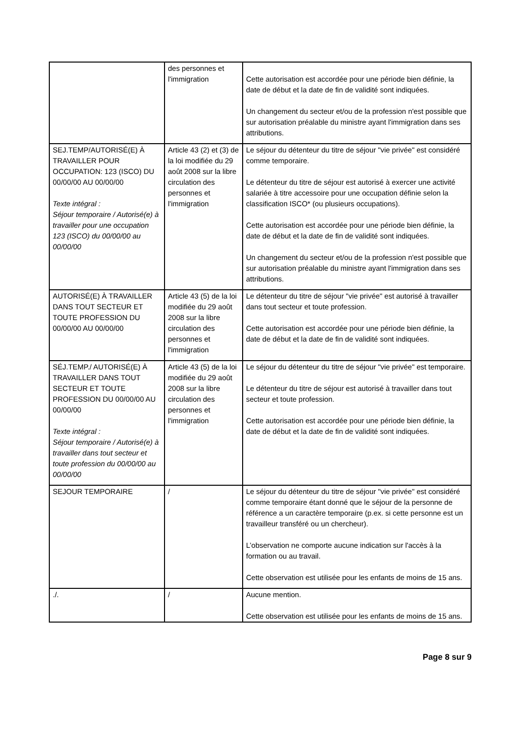| | des personnes et l'immigration | Cette autorisation est accordée pour une période bien définie, la date de début et la date de fin de validité sont indiquées. Un changement du secteur et/ou de la profession n'est possible que sur autorisation préalable du ministre ayant l'immigration dans ses attributions. |
| SEJ.TEMP/AUTORISÉ(E) À TRAVAILLER POUR OCCUPATION: 123 (ISCO) DU 00/00/00 AU 00/00/00 Texte intégral : Séjour temporaire / Autorisé(e) à travailler pour une occupation 123 (ISCO) du 00/00/00 au 00/00/00 | Article 43 (2) et (3) de la loi modifiée du 29 août 2008 sur la libre circulation des personnes et l'immigration | Le séjour du détenteur du titre de séjour "vie privée" est considéré comme temporaire. Le détenteur du titre de séjour est autorisé à exercer une activité salariée à titre accessoire pour une occupation définie selon la classification ISCO* (ou plusieurs occupations). Cette autorisation est accordée pour une période bien définie, la date de début et la date de fin de validité sont indiquées. Un changement du secteur et/ou de la profession n'est possible que sur autorisation préalable du ministre ayant l'immigration dans ses attributions. |
| AUTORISÉ(E) À TRAVAILLER DANS TOUT SECTEUR ET TOUTE PROFESSION DU 00/00/00 AU 00/00/00 | Article 43 (5) de la loi modifiée du 29 août 2008 sur la libre circulation des personnes et l'immigration | Le détenteur du titre de séjour "vie privée" est autorisé à travailler dans tout secteur et toute profession. Cette autorisation est accordée pour une période bien définie, la date de début et la date de fin de validité sont indiquées. |
| SÉJ.TEMP./ AUTORISÉ(E) À TRAVAILLER DANS TOUT SECTEUR ET TOUTE PROFESSION DU 00/00/00 AU 00/00/00 Texte intégral : Séjour temporaire / Autorisé(e) à travailler dans tout secteur et toute profession du 00/00/00 au 00/00/00 | Article 43 (5) de la loi modifiée du 29 août 2008 sur la libre circulation des personnes et l'immigration | Le séjour du détenteur du titre de séjour "vie privée" est temporaire. Le détenteur du titre de séjour est autorisé à travailler dans tout secteur et toute profession. Cette autorisation est accordée pour une période bien définie, la date de début et la date de fin de validité sont indiquées. |
| SEJOUR TEMPORAIRE | / | Le séjour du détenteur du titre de séjour "vie privée" est considéré comme temporaire étant donné que le séjour de la personne de référence a un caractère temporaire (p.ex. si cette personne est un travailleur transféré ou un chercheur). L’observation ne comporte aucune indication sur l'accès à la formation ou au travail. Cette observation est utilisée pour les enfants de moins de 15 ans. |
| ./. | / | Aucune mention. Cette observation est utilisée pour les enfants de moins de 15 ans. |
Page 8 sur 9